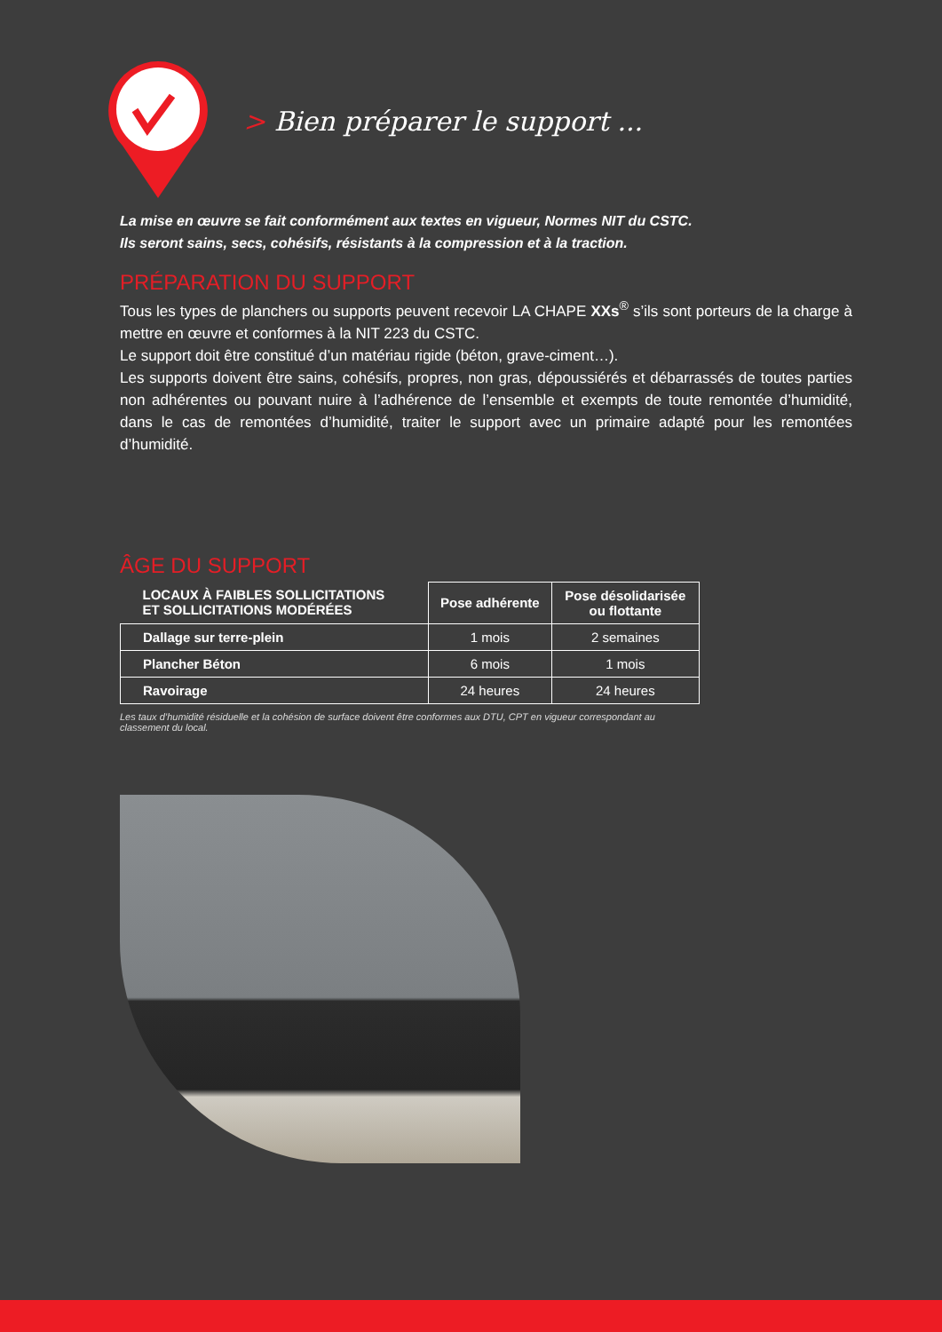> Bien préparer le support ...
La mise en œuvre se fait conformément aux textes en vigueur, Normes NIT du CSTC.
Ils seront sains, secs, cohésifs, résistants à la compression et à la traction.
PRÉPARATION DU SUPPORT
Tous les types de planchers ou supports peuvent recevoir LA CHAPE XXs<sup>®</sup> s’ils sont porteurs de la charge à mettre en œuvre et conformes à la NIT 223 du CSTC.
Le support doit être constitué d’un matériau rigide (béton, grave-ciment…).
Les supports doivent être sains, cohésifs, propres, non gras, dépoussiérés et débarrassés de toutes parties non adhérentes ou pouvant nuire à l’adhérence de l’ensemble et exempts de toute remontée d’humidité, dans le cas de remontées d’humidité, traiter le support avec un primaire adapté pour les remontées d’humidité.
ÂGE DU SUPPORT
| LOCAUX À FAIBLES SOLLICITATIONS ET SOLLICITATIONS MODÉRÉES | Pose adhérente | Pose désolidarisée ou flottante |
| --- | --- | --- |
| Dallage sur terre-plein | 1 mois | 2 semaines |
| Plancher Béton | 6 mois | 1 mois |
| Ravoirage | 24 heures | 24 heures |
Les taux d’humidité résiduelle et la cohésion de surface doivent être conformes aux DTU, CPT en vigueur correspondant au classement du local.